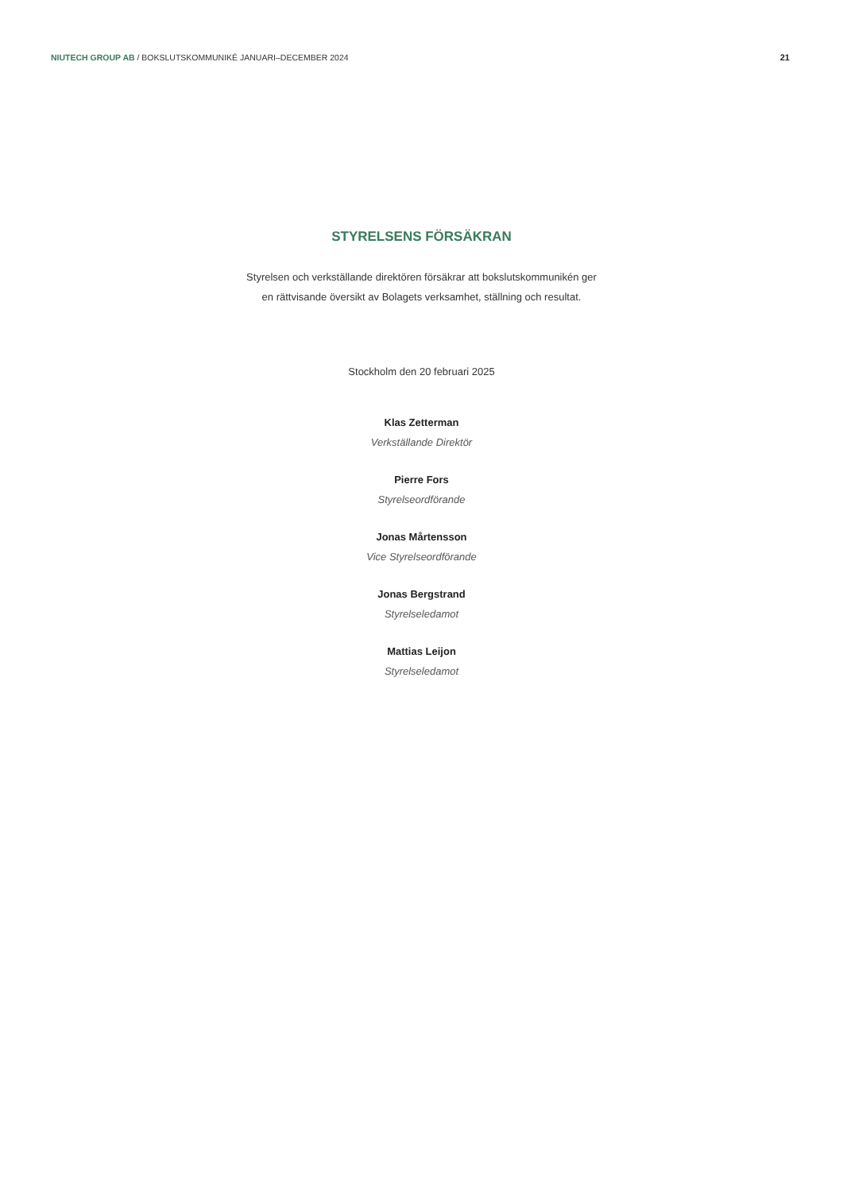NIUTECH GROUP AB / BOKSLUTSKOMMUNIKÉ JANUARI–DECEMBER 2024
21
STYRELSENS FÖRSÄKRAN
Styrelsen och verkställande direktören försäkrar att bokslutskommunikén ger
en rättvisande översikt av Bolagets verksamhet, ställning och resultat.
Stockholm den 20 februari 2025
Klas Zetterman
Verkställande Direktör
Pierre Fors
Styrelseordförande
Jonas Mårtensson
Vice Styrelseordförande
Jonas Bergstrand
Styrelseledamot
Mattias Leijon
Styrelseledamot